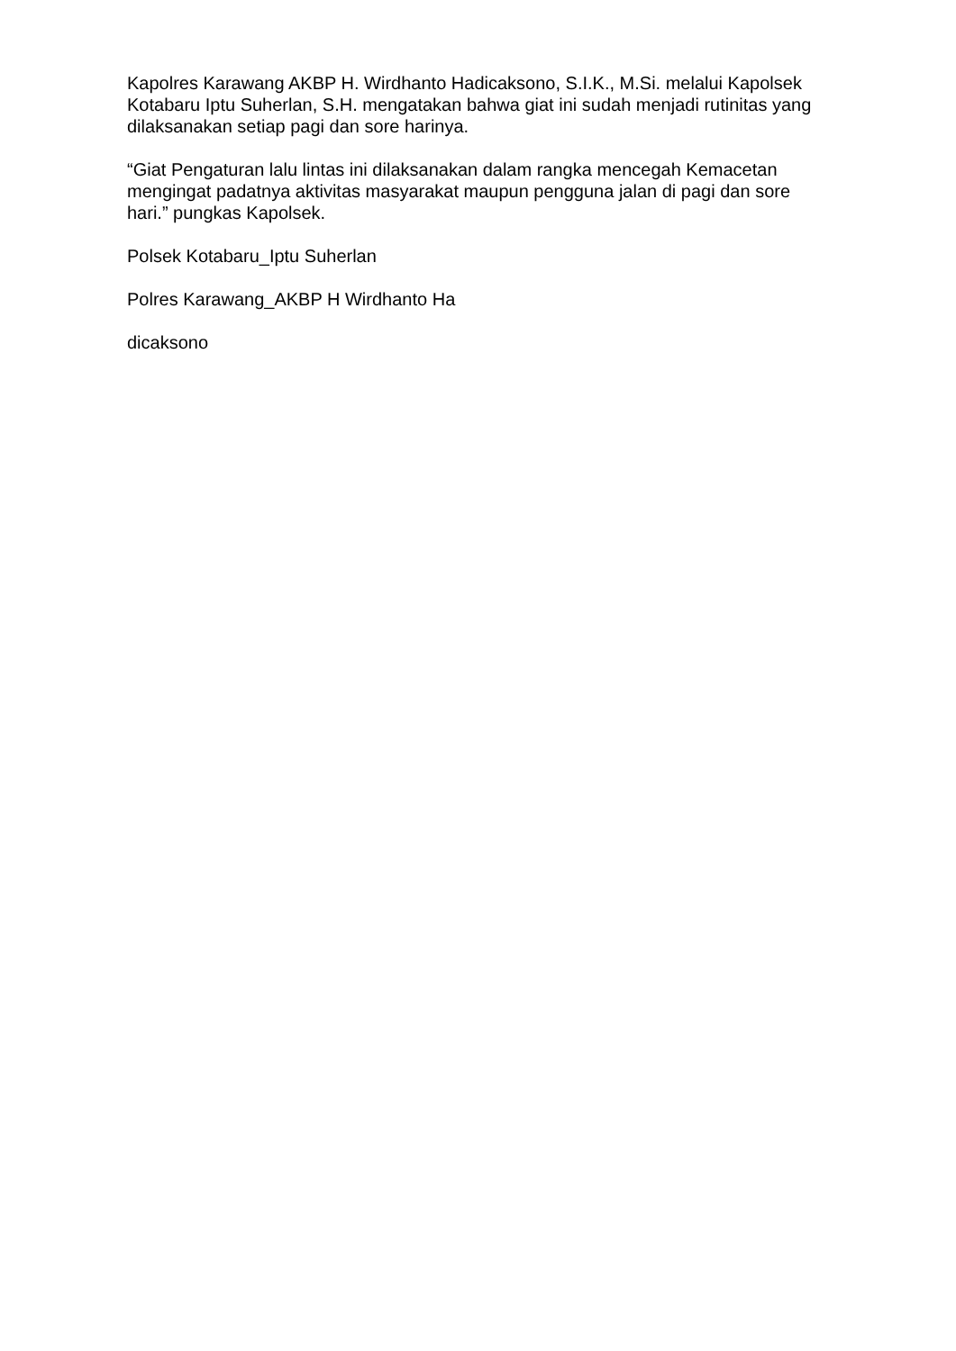Kapolres Karawang AKBP H. Wirdhanto Hadicaksono, S.I.K., M.Si. melalui Kapolsek Kotabaru Iptu Suherlan, S.H. mengatakan bahwa giat ini sudah menjadi rutinitas yang dilaksanakan setiap pagi dan sore harinya.
“Giat Pengaturan lalu lintas ini dilaksanakan dalam rangka mencegah Kemacetan mengingat padatnya aktivitas masyarakat maupun pengguna jalan di pagi dan sore hari.” pungkas Kapolsek.
Polsek Kotabaru_Iptu Suherlan
Polres Karawang_AKBP H Wirdhanto Ha
dicaksono